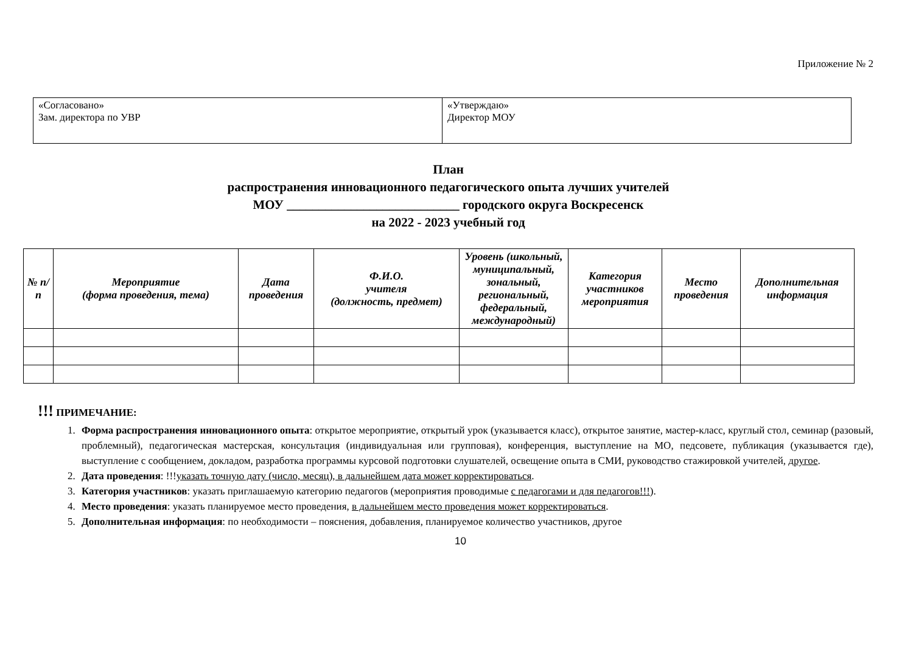Приложение № 2
| «Согласовано» Зам. директора по УВР | «Утверждаю» Директор МОУ |
План
распространения инновационного педагогического опыта лучших учителей
МОУ ___________________________ городского округа Воскресенск
на 2022 - 2023 учебный год
| № п/п | Мероприятие (форма проведения, тема) | Дата проведения | Ф.И.О. учителя (должность, предмет) | Уровень (школьный, муниципальный, зональный, региональный, федеральный, международный) | Категория участников мероприятия | Место проведения | Дополнительная информация |
| --- | --- | --- | --- | --- | --- | --- | --- |
!!! ПРИМЕЧАНИЕ:
1. Форма распространения инновационного опыта: открытое мероприятие, открытый урок (указывается класс), открытое занятие, мастер-класс, круглый стол, семинар (разовый, проблемный), педагогическая мастерская, консультация (индивидуальная или групповая), конференция, выступление на МО, педсовете, публикация (указывается где), выступление с сообщением, докладом, разработка программы курсовой подготовки слушателей, освещение опыта в СМИ, руководство стажировкой учителей, другое.
2. Дата проведения: !!!указать точную дату (число, месяц), в дальнейшем дата может корректироваться.
3. Категория участников: указать приглашаемую категорию педагогов (мероприятия проводимые с педагогами и для педагогов!!!).
4. Место проведения: указать планируемое место проведения, в дальнейшем место проведения может корректироваться.
5. Дополнительная информация: по необходимости – пояснения, добавления, планируемое количество участников, другое
10